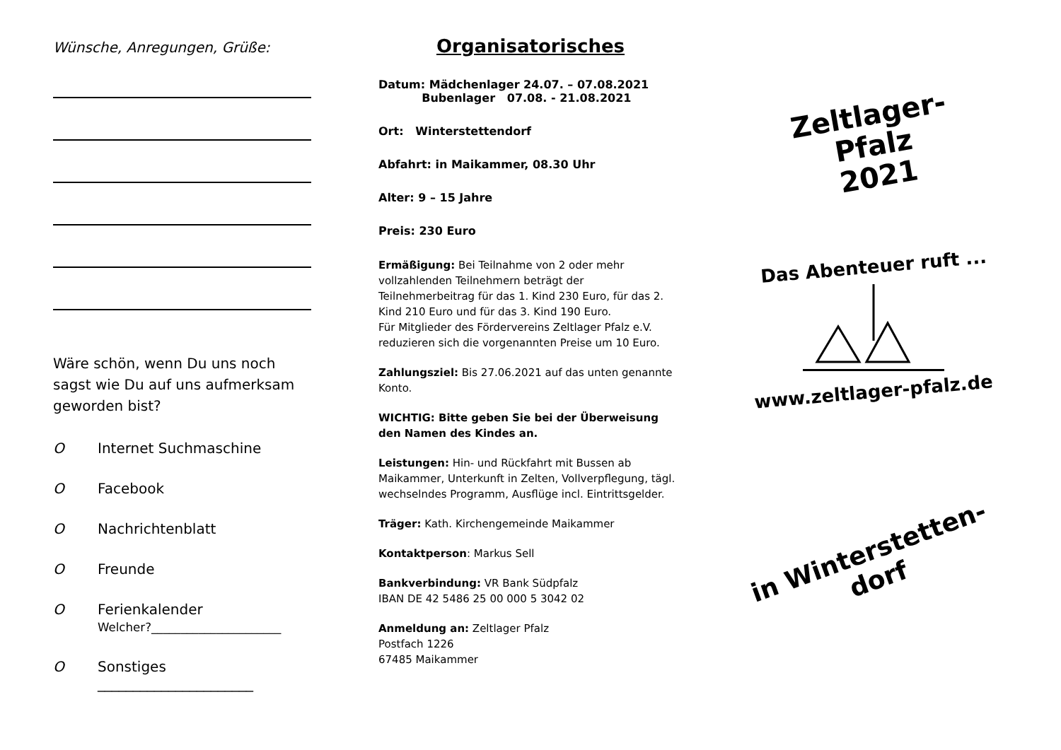Wünsche, Anregungen, Grüße:
Wäre schön, wenn Du uns noch sagst wie Du auf uns aufmerksam geworden bist?
O Internet Suchmaschine
O Facebook
O Nachrichtenblatt
O Freunde
O Ferienkalender
Welcher?______________________
O Sonstiges
______________________
Organisatorisches
Datum: Mädchenlager 24.07. – 07.08.2021
Bubenlager 07.08. - 21.08.2021
Ort: Winterstettendorf
Abfahrt: in Maikammer, 08.30 Uhr
Alter: 9 – 15 Jahre
Preis: 230 Euro
Ermäßigung: Bei Teilnahme von 2 oder mehr vollzahlenden Teilnehmern beträgt der Teilnehmerbeitrag für das 1. Kind 230 Euro, für das 2. Kind 210 Euro und für das 3. Kind 190 Euro.
Für Mitglieder des Fördervereins Zeltlager Pfalz e.V. reduzieren sich die vorgenannten Preise um 10 Euro.
Zahlungsziel: Bis 27.06.2021 auf das unten genannte Konto.
WICHTIG: Bitte geben Sie bei der Überweisung den Namen des Kindes an.
Leistungen: Hin- und Rückfahrt mit Bussen ab Maikammer, Unterkunft in Zelten, Vollverpflegung, tägl. wechselndes Programm, Ausflüge incl. Eintrittsgelder.
Träger: Kath. Kirchengemeinde Maikammer
Kontaktperson: Markus Sell
Bankverbindung: VR Bank Südpfalz
IBAN DE 42 5486 25 00 000 5 3042 02
Anmeldung an: Zeltlager Pfalz
Postfach 1226
67485 Maikammer
Zeltlager-
Pfalz
2021
Das Abenteuer ruft ...
www.zeltlager-pfalz.de
in Winterstetten-
dorf